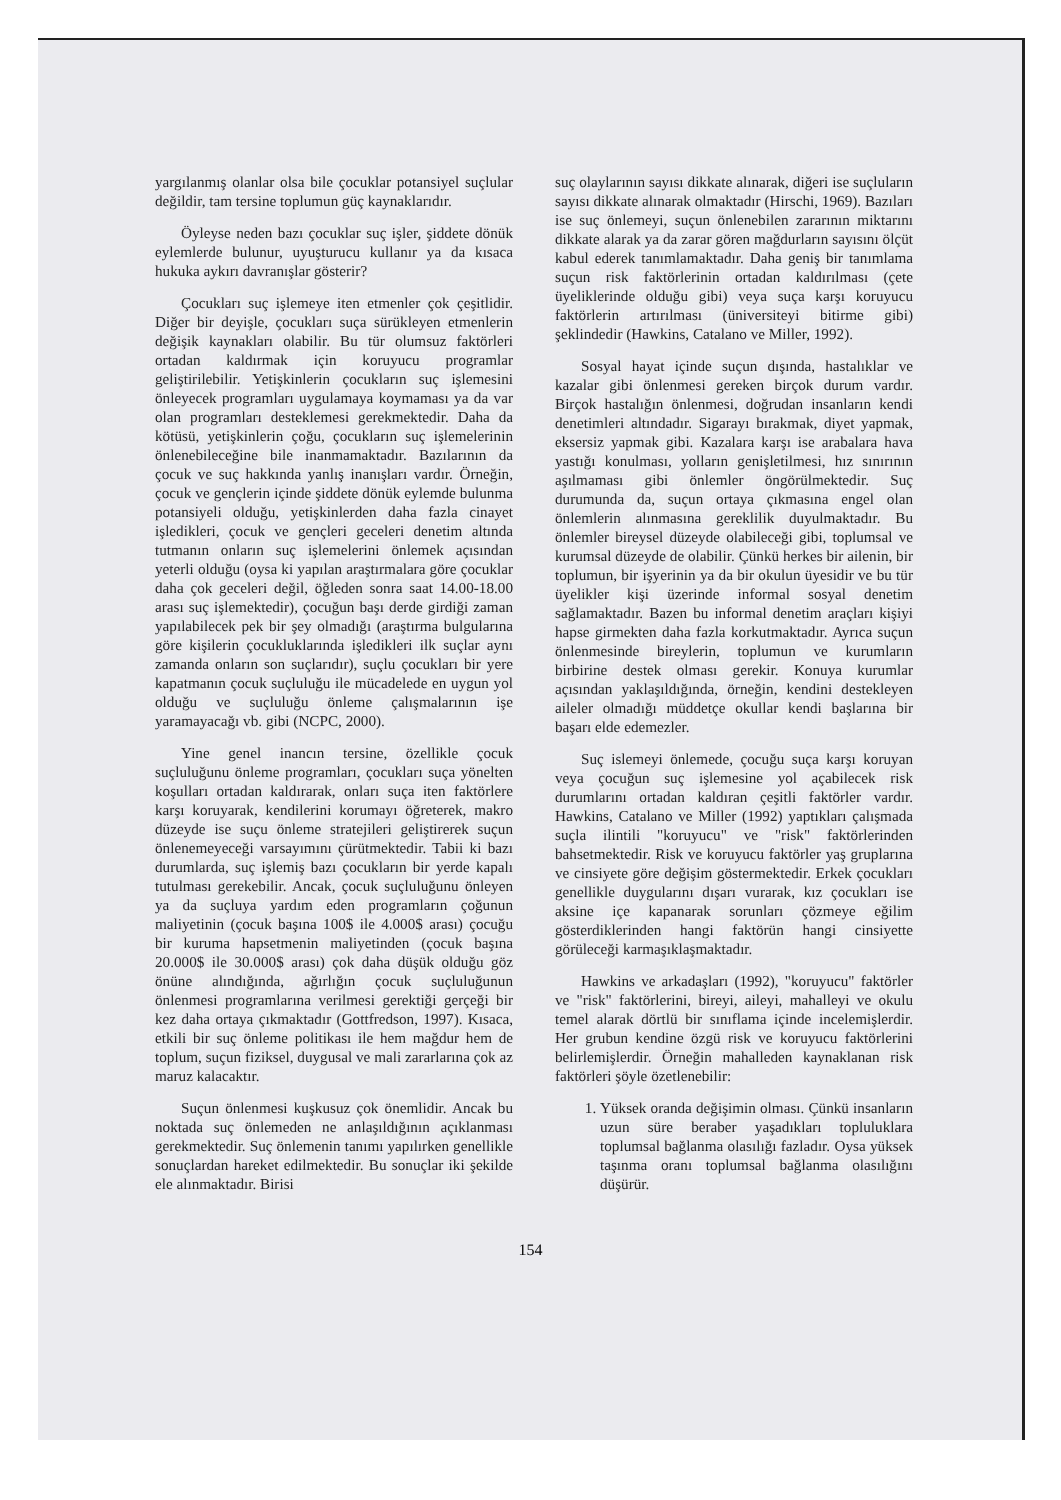yargılanmış olanlar olsa bile çocuklar potansiyel suçlular değildir, tam tersine toplumun güç kaynaklarıdır.
Öyleyse neden bazı çocuklar suç işler, şiddete dönük eylemlerde bulunur, uyuşturucu kullanır ya da kısaca hukuka aykırı davranışlar gösterir?
Çocukları suç işlemeye iten etmenler çok çeşitlidir. Diğer bir deyişle, çocukları suça sürükleyen etmenlerin değişik kaynakları olabilir. Bu tür olumsuz faktörleri ortadan kaldırmak için koruyucu programlar geliştirilebilir. Yetişkinlerin çocukların suç işlemesini önleyecek programları uygulamaya koymaması ya da var olan programları desteklemesi gerekmektedir. Daha da kötüsü, yetişkinlerin çoğu, çocukların suç işlemelerinin önlenebileceğine bile inanmamaktadır. Bazılarının da çocuk ve suç hakkında yanlış inanışları vardır. Örneğin, çocuk ve gençlerin içinde şiddete dönük eylemde bulunma potansiyeli olduğu, yetişkinlerden daha fazla cinayet işledikleri, çocuk ve gençleri geceleri denetim altında tutmanın onların suç işlemelerini önlemek açısından yeterli olduğu (oysa ki yapılan araştırmalara göre çocuklar daha çok geceleri değil, öğleden sonra saat 14.00-18.00 arası suç işlemektedir), çocuğun başı derde girdiği zaman yapılabilecek pek bir şey olmadığı (araştırma bulgularına göre kişilerin çocukluklarında işledikleri ilk suçlar aynı zamanda onların son suçlarıdır), suçlu çocukları bir yere kapatmanın çocuk suçluluğu ile mücadelede en uygun yol olduğu ve suçluluğu önleme çalışmalarının işe yaramayacağı vb. gibi (NCPC, 2000).
Yine genel inancın tersine, özellikle çocuk suçluluğunu önleme programları, çocukları suça yönelten koşulları ortadan kaldırarak, onları suça iten faktörlere karşı koruyarak, kendilerini korumayı öğreterek, makro düzeyde ise suçu önleme stratejileri geliştirerek suçun önlenemeyeceği varsayımını çürütmektedir. Tabii ki bazı durumlarda, suç işlemiş bazı çocukların bir yerde kapalı tutulması gerekebilir. Ancak, çocuk suçluluğunu önleyen ya da suçluya yardım eden programların çoğunun maliyetinin (çocuk başına 100$ ile 4.000$ arası) çocuğu bir kuruma hapsetmenin maliyetinden (çocuk başına 20.000$ ile 30.000$ arası) çok daha düşük olduğu göz önüne alındığında, ağırlığın çocuk suçluluğunun önlenmesi programlarına verilmesi gerektiği gerçeği bir kez daha ortaya çıkmaktadır (Gottfredson, 1997). Kısaca, etkili bir suç önleme politikası ile hem mağdur hem de toplum, suçun fiziksel, duygusal ve mali zararlarına çok az maruz kalacaktır.
Suçun önlenmesi kuşkusuz çok önemlidir. Ancak bu noktada suç önlemeden ne anlaşıldığının açıklanması gerekmektedir. Suç önlemenin tanımı yapılırken genellikle sonuçlardan hareket edilmektedir. Bu sonuçlar iki şekilde ele alınmaktadır. Birisi
suç olaylarının sayısı dikkate alınarak, diğeri ise suçluların sayısı dikkate alınarak olmaktadır (Hirschi, 1969). Bazıları ise suç önlemeyi, suçun önlenebilen zararının miktarını dikkate alarak ya da zarar gören mağdurların sayısını ölçüt kabul ederek tanımlamaktadır. Daha geniş bir tanımlama suçun risk faktörlerinin ortadan kaldırılması (çete üyeliklerinde olduğu gibi) veya suça karşı koruyucu faktörlerin artırılması (üniversiteyi bitirme gibi) şeklindedir (Hawkins, Catalano ve Miller, 1992).
Sosyal hayat içinde suçun dışında, hastalıklar ve kazalar gibi önlenmesi gereken birçok durum vardır. Birçok hastalığın önlenmesi, doğrudan insanların kendi denetimleri altındadır. Sigarayı bırakmak, diyet yapmak, eksersiz yapmak gibi. Kazalara karşı ise arabalara hava yastığı konulması, yolların genişletilmesi, hız sınırının aşılmaması gibi önlemler öngörülmektedir. Suç durumunda da, suçun ortaya çıkmasına engel olan önlemlerin alınmasına gereklilik duyulmaktadır. Bu önlemler bireysel düzeyde olabileceği gibi, toplumsal ve kurumsal düzeyde de olabilir. Çünkü herkes bir ailenin, bir toplumun, bir işyerinin ya da bir okulun üyesidir ve bu tür üyelikler kişi üzerinde informal sosyal denetim sağlamaktadır. Bazen bu informal denetim araçları kişiyi hapse girmekten daha fazla korkutmaktadır. Ayrıca suçun önlenmesinde bireylerin, toplumun ve kurumların birbirine destek olması gerekir. Konuya kurumlar açısından yaklaşıldığında, örneğin, kendini destekleyen aileler olmadığı müddetçe okullar kendi başlarına bir başarı elde edemezler.
Suç islemeyi önlemede, çocuğu suça karşı koruyan veya çocuğun suç işlemesine yol açabilecek risk durumlarını ortadan kaldıran çeşitli faktörler vardır. Hawkins, Catalano ve Miller (1992) yaptıkları çalışmada suçla ilintili "koruyucu" ve "risk" faktörlerinden bahsetmektedir. Risk ve koruyucu faktörler yaş gruplarına ve cinsiyete göre değişim göstermektedir. Erkek çocukları genellikle duygularını dışarı vurarak, kız çocukları ise aksine içe kapanarak sorunları çözmeye eğilim gösterdiklerinden hangi faktörün hangi cinsiyette görüleceği karmaşıklaşmaktadır.
Hawkins ve arkadaşları (1992), "koruyucu" faktörler ve "risk" faktörlerini, bireyi, aileyi, mahalleyi ve okulu temel alarak dörtlü bir sınıflama içinde incelemişlerdir. Her grubun kendine özgü risk ve koruyucu faktörlerini belirlemişlerdir. Örneğin mahalleden kaynaklanan risk faktörleri şöyle özetlenebilir:
1. Yüksek oranda değişimin olması. Çünkü insanların uzun süre beraber yaşadıkları topluluklara toplumsal bağlanma olasılığı fazladır. Oysa yüksek taşınma oranı toplumsal bağlanma olasılığını düşürür.
154